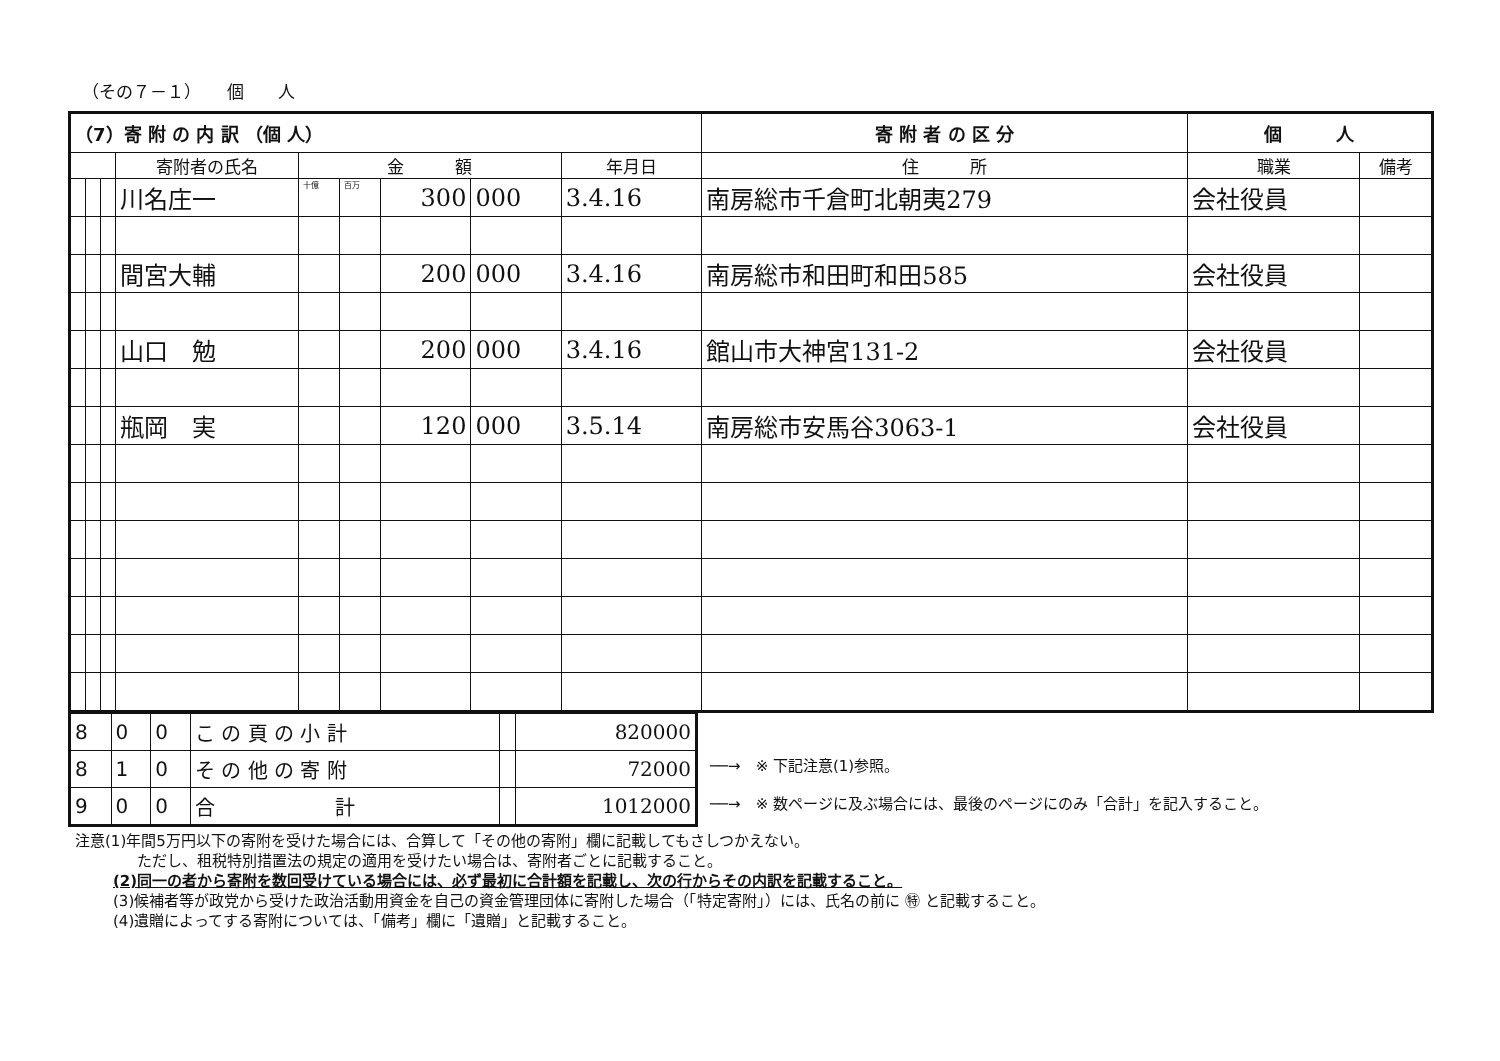（その７－１）　　個　　人
| （7）寄 附 の 内 訳 （個 人） | | | | | | | | | 寄 附 者 の 区 分 | 個 人 | |
| | | | 寄附者の氏名 | 金 額 | | | | 年月日 | 住 所 | 職業 | 備考 |
| | | | 川名庄一 | 十億 | 百万 | 300 | 000 | 3.4.16 | 南房総市千倉町北朝夷279 | 会社役員 | |
| | | | 間宮大輔 | | | 200 | 000 | 3.4.16 | 南房総市和田町和田585 | 会社役員 | |
| | | | 山口 勉 | | | 200 | 000 | 3.4.16 | 館山市大神宮131-2 | 会社役員 | |
| | | | 瓶岡 実 | | | 120 | 000 | 3.5.14 | 南房総市安馬谷3063-1 | 会社役員 | |
| 8 | 0 | 0 | こ の 頁 の 小 計 | | 820000 |
| 8 | 1 | 0 | そ の 他 の 寄 附 | | 72000 |
| 9 | 0 | 0 | 合 計 | | 1012000 |
──→　※ 下記注意(1)参照。
──→　※ 数ページに及ぶ場合には、最後のページにのみ「合計」を記入すること。
注意(1)年間5万円以下の寄附を受けた場合には、合算して「その他の寄附」欄に記載してもさしつかえない。
ただし、租税特別措置法の規定の適用を受けたい場合は、寄附者ごとに記載すること。
(2)同一の者から寄附を数回受けている場合には、必ず最初に合計額を記載し、次の行からその内訳を記載すること。
(3)候補者等が政党から受けた政治活動用資金を自己の資金管理団体に寄附した場合（「特定寄附」）には、氏名の前に ㊕ と記載すること。
(4)遺贈によってする寄附については、「備考」欄に「遺贈」と記載すること。